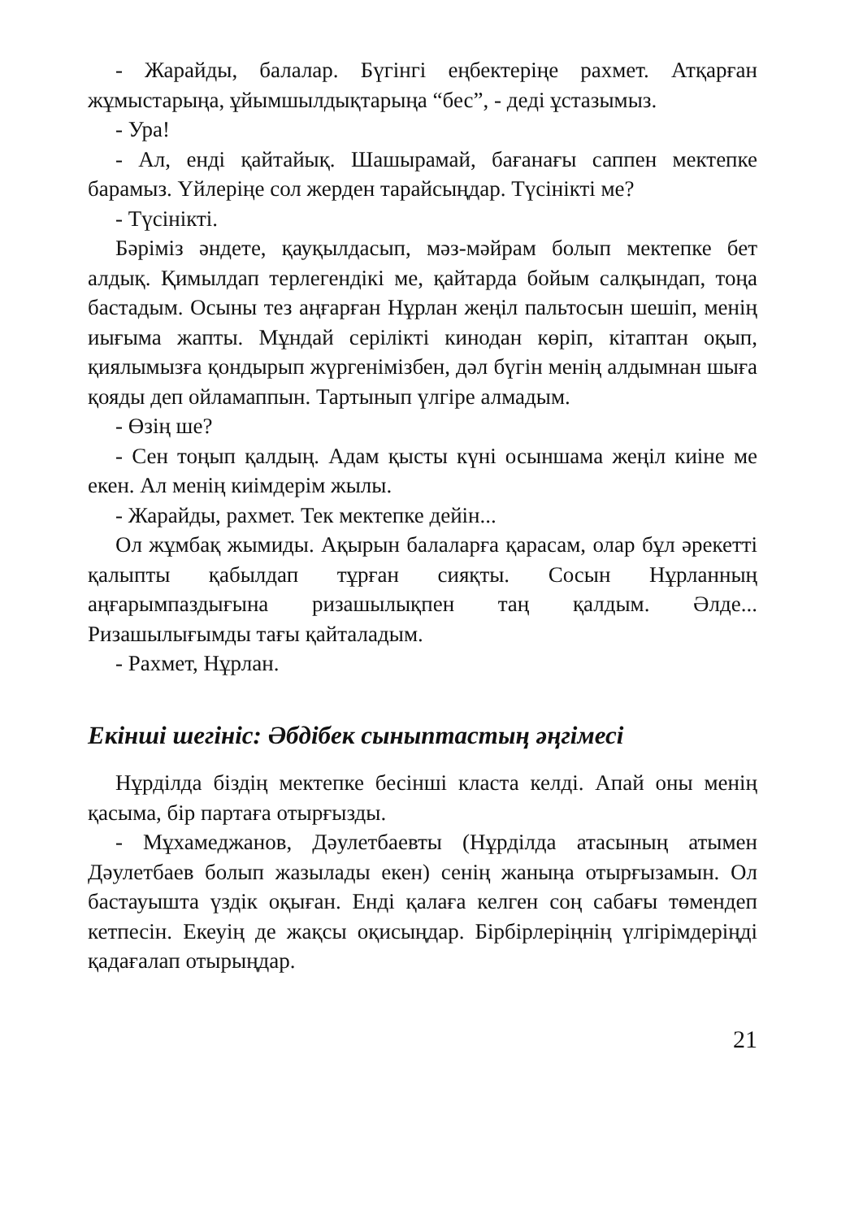- Жарайды, балалар. Бүгінгі еңбектеріңе рахмет. Атқарған жұмыстарыңа, ұйымшылдықтарыңа “бес”, - деді ұстазымыз.
- Ура!
- Ал, енді қайтайық. Шашырамай, бағанағы саппен мектепке барамыз. Үйлеріңе сол жерден тарайсыңдар. Түсінікті ме?
- Түсінікті.
Бәріміз әндете, қауқылдасып, мәз-мәйрам болып мектепке бет алдық. Қимылдап терлегендікі ме, қайтарда бойым салқындап, тоңа бастадым. Осыны тез аңғарған Нұрлан жеңіл пальтосын шешіп, менің иығыма жапты. Мұндай серілікті кинодан көріп, кітаптан оқып, қиялымызға қондырып жүргенімізбен, дәл бүгін менің алдымнан шыға қояды деп ойламаппын. Тартынып үлгіре алмадым.
- Өзің ше?
- Сен тоңып қалдың. Адам қысты күні осыншама жеңіл киіне ме екен. Ал менің киімдерім жылы.
- Жарайды, рахмет. Тек мектепке дейін...
Ол жұмбақ жымиды. Ақырын балаларға қарасам, олар бұл әрекетті қалыпты қабылдап тұрған сияқты. Сосын Нұрланның аңғарымпаздығына ризашылықпен таң қалдым. Әлде... Ризашылығымды тағы қайталадым.
- Рахмет, Нұрлан.
Екінші шегініс: Әбдібек сыныптастың әңгімесі
Нұрділда біздің мектепке бесінші класта келді. Апай оны менің қасыма, бір партаға отырғызды.
- Мұхамеджанов, Дәулетбаевты (Нұрділда атасының атымен Дәулетбаев болып жазылады екен) сенің жаныңа отырғызамын. Ол бастауышта үздік оқыған. Енді қалаға келген соң сабағы төмендеп кетпесін. Екеуің де жақсы оқисыңдар. Бірбірлеріңнің үлгірімдеріңді қадағалап отырыңдар.
21